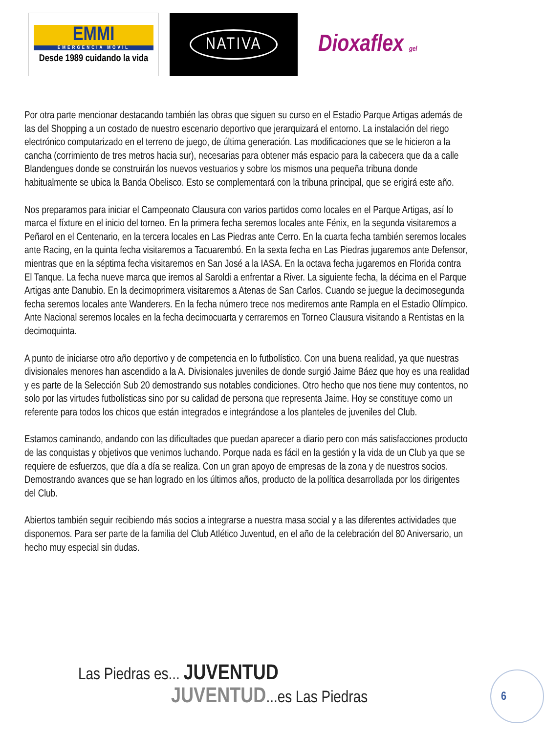EMMI
EMERGENCIA MOVIL
Desde 1989 cuidando la vida
NATIVA
Dioxaflex gel
Por otra parte mencionar destacando también las obras que siguen su curso en el Estadio Parque Artigas además de las del Shopping a un costado de nuestro escenario deportivo que jerarquizará el entorno. La instalación del riego electrónico computarizado en el terreno de juego, de última generación. Las modificaciones que se le hicieron a la cancha (corrimiento de tres metros hacia sur), necesarias para obtener más espacio para la cabecera que da a calle Blandengues donde se construirán los nuevos vestuarios y sobre los mismos una pequeña tribuna donde habitualmente se ubica la Banda Obelisco. Esto se complementará con la tribuna principal, que se erigirá este año.
Nos preparamos para iniciar el Campeonato Clausura con varios partidos como locales en el Parque Artigas, así lo marca el fíxture en el inicio del torneo. En la primera fecha seremos locales ante Fénix, en la segunda visitaremos a Peñarol en el Centenario, en la tercera locales en Las Piedras ante Cerro. En la cuarta fecha también seremos locales ante Racing, en la quinta fecha visitaremos a Tacuarembó. En la sexta fecha en Las Piedras jugaremos ante Defensor, mientras que en la séptima fecha visitaremos en San José a la IASA. En la octava fecha jugaremos en Florida contra El Tanque. La fecha nueve marca que iremos al Saroldi a enfrentar a River. La siguiente fecha, la décima en el Parque Artigas ante Danubio. En la decimoprimera visitaremos a Atenas de San Carlos. Cuando se juegue la decimosegunda fecha seremos locales ante Wanderers. En la fecha número trece nos mediremos ante Rampla en el Estadio Olímpico. Ante Nacional seremos locales en la fecha decimocuarta y cerraremos en Torneo Clausura visitando a Rentistas en la decimoquinta.
A punto de iniciarse otro año deportivo y de competencia en lo futbolístico. Con una buena realidad, ya que nuestras divisionales menores han ascendido a la A. Divisionales juveniles de donde surgió Jaime Báez que hoy es una realidad y es parte de la Selección Sub 20 demostrando sus notables condiciones. Otro hecho que nos tiene muy contentos, no solo por las virtudes futbolísticas sino por su calidad de persona que representa Jaime. Hoy se constituye como un referente para todos los chicos que están integrados e integrándose a los planteles de juveniles del Club.
Estamos caminando, andando con las dificultades que puedan aparecer a diario pero con más satisfacciones producto de las conquistas y objetivos que venimos luchando. Porque nada es fácil en la gestión y la vida de un Club ya que se requiere de esfuerzos, que día a día se realiza. Con un gran apoyo de empresas de la zona y de nuestros socios. Demostrando avances que se han logrado en los últimos años, producto de la política desarrollada por los dirigentes del Club.
Abiertos también seguir recibiendo más socios a integrarse a nuestra masa social y a las diferentes actividades que disponemos. Para ser parte de la familia del Club Atlético Juventud, en el año de la celebración del 80 Aniversario, un hecho muy especial sin dudas.
Las Piedras es... JUVENTUD
JUVENTUD...es Las Piedras
6